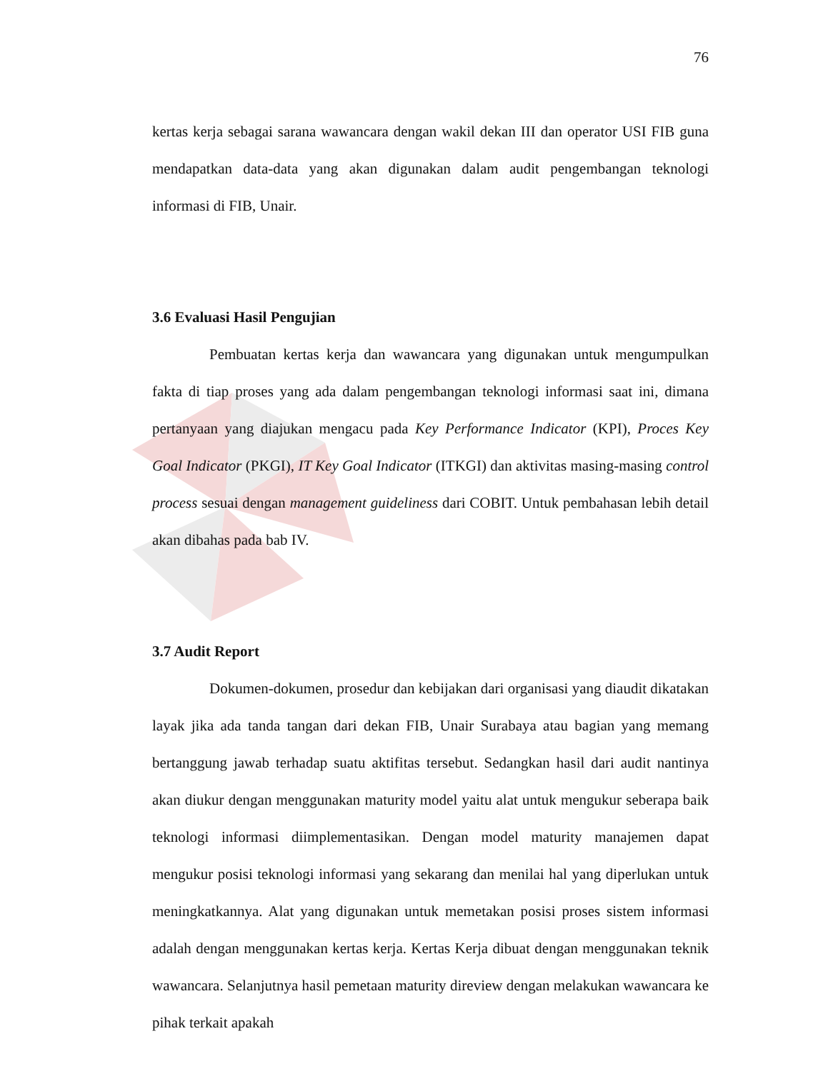76
kertas kerja sebagai sarana wawancara dengan wakil dekan III dan operator USI FIB guna mendapatkan data-data yang akan digunakan dalam audit pengembangan teknologi informasi di FIB, Unair.
3.6 Evaluasi Hasil Pengujian
Pembuatan kertas kerja dan wawancara yang digunakan untuk mengumpulkan fakta di tiap proses yang ada dalam pengembangan teknologi informasi saat ini, dimana pertanyaan yang diajukan mengacu pada Key Performance Indicator (KPI), Proces Key Goal Indicator (PKGI), IT Key Goal Indicator (ITKGI) dan aktivitas masing-masing control process sesuai dengan management guideliness dari COBIT. Untuk pembahasan lebih detail akan dibahas pada bab IV.
3.7 Audit Report
Dokumen-dokumen, prosedur dan kebijakan dari organisasi yang diaudit dikatakan layak jika ada tanda tangan dari dekan FIB, Unair Surabaya atau bagian yang memang bertanggung jawab terhadap suatu aktifitas tersebut. Sedangkan hasil dari audit nantinya akan diukur dengan menggunakan maturity model yaitu alat untuk mengukur seberapa baik teknologi informasi diimplementasikan. Dengan model maturity manajemen dapat mengukur posisi teknologi informasi yang sekarang dan menilai hal yang diperlukan untuk meningkatkannya. Alat yang digunakan untuk memetakan posisi proses sistem informasi adalah dengan menggunakan kertas kerja. Kertas Kerja dibuat dengan menggunakan teknik wawancara. Selanjutnya hasil pemetaan maturity direview dengan melakukan wawancara ke pihak terkait apakah